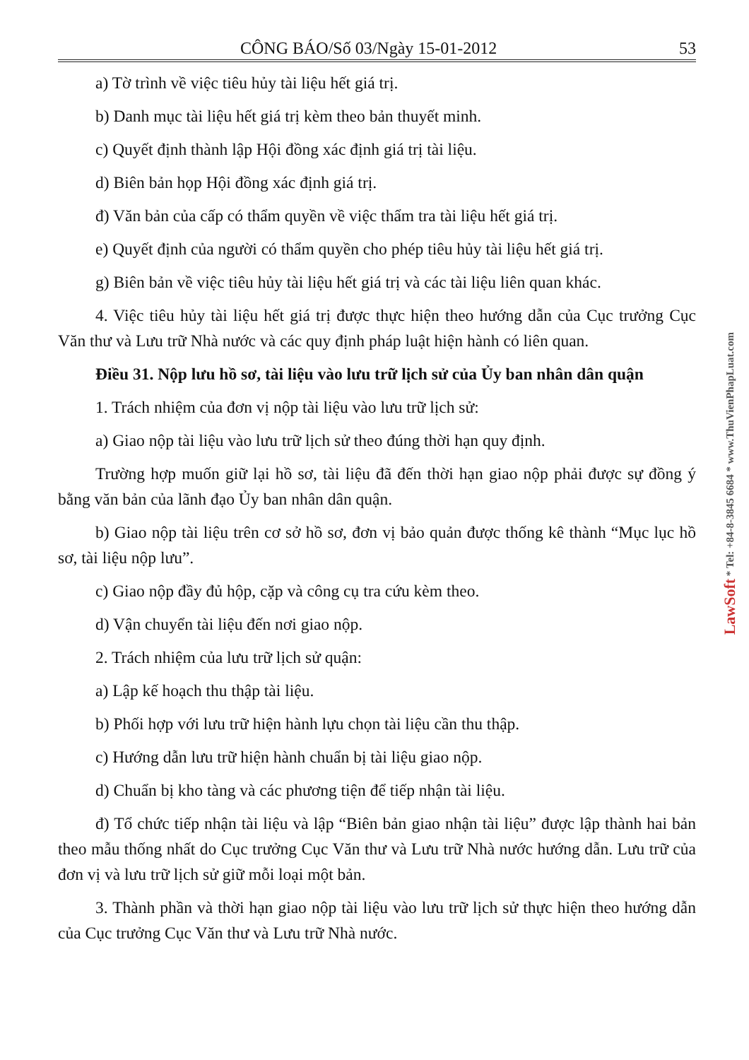CÔNG BÁO/Số 03/Ngày 15-01-2012 53
a) Tờ trình về việc tiêu hủy tài liệu hết giá trị.
b) Danh mục tài liệu hết giá trị kèm theo bản thuyết minh.
c) Quyết định thành lập Hội đồng xác định giá trị tài liệu.
d) Biên bản họp Hội đồng xác định giá trị.
đ) Văn bản của cấp có thẩm quyền về việc thẩm tra tài liệu hết giá trị.
e) Quyết định của người có thẩm quyền cho phép tiêu hủy tài liệu hết giá trị.
g) Biên bản về việc tiêu hủy tài liệu hết giá trị và các tài liệu liên quan khác.
4. Việc tiêu hủy tài liệu hết giá trị được thực hiện theo hướng dẫn của Cục trưởng Cục Văn thư và Lưu trữ Nhà nước và các quy định pháp luật hiện hành có liên quan.
Điều 31. Nộp lưu hồ sơ, tài liệu vào lưu trữ lịch sử của Ủy ban nhân dân quận
1. Trách nhiệm của đơn vị nộp tài liệu vào lưu trữ lịch sử:
a) Giao nộp tài liệu vào lưu trữ lịch sử theo đúng thời hạn quy định.
Trường hợp muốn giữ lại hồ sơ, tài liệu đã đến thời hạn giao nộp phải được sự đồng ý bằng văn bản của lãnh đạo Ủy ban nhân dân quận.
b) Giao nộp tài liệu trên cơ sở hồ sơ, đơn vị bảo quản được thống kê thành “Mục lục hồ sơ, tài liệu nộp lưu”.
c) Giao nộp đầy đủ hộp, cặp và công cụ tra cứu kèm theo.
d) Vận chuyển tài liệu đến nơi giao nộp.
2. Trách nhiệm của lưu trữ lịch sử quận:
a) Lập kế hoạch thu thập tài liệu.
b) Phối hợp với lưu trữ hiện hành lựu chọn tài liệu cần thu thập.
c) Hướng dẫn lưu trữ hiện hành chuẩn bị tài liệu giao nộp.
d) Chuẩn bị kho tàng và các phương tiện để tiếp nhận tài liệu.
đ) Tổ chức tiếp nhận tài liệu và lập “Biên bản giao nhận tài liệu” được lập thành hai bản theo mẫu thống nhất do Cục trưởng Cục Văn thư và Lưu trữ Nhà nước hướng dẫn. Lưu trữ của đơn vị và lưu trữ lịch sử giữ mỗi loại một bản.
3. Thành phần và thời hạn giao nộp tài liệu vào lưu trữ lịch sử thực hiện theo hướng dẫn của Cục trưởng Cục Văn thư và Lưu trữ Nhà nước.
LawSoft * Tel: +84-8-3845 6684 * www.ThuVienPhapLuat.com